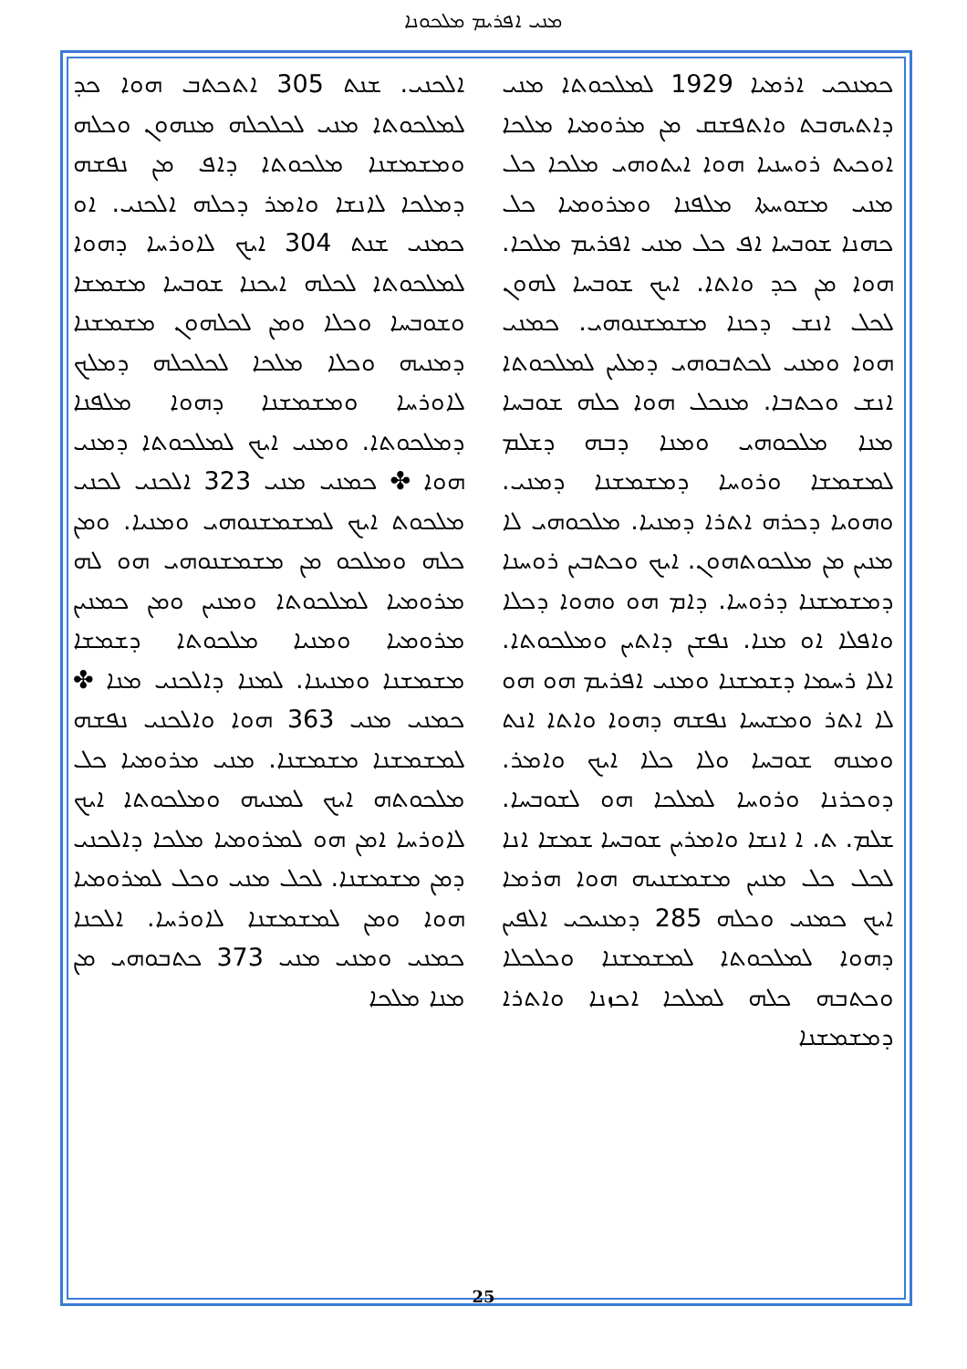ܡܢܝ ܐܦܪܝܡ ܡܠܟܘܢܐ
ܟܡܢܟܝ ܐܪܡܝܐ 1929 ܠܡܠܟܘܬܐ ܡܢܝ ܕܐܬܝܗܒܬ ܘܐܬܦܫܩ ܡܢ ܡܪܘܡܝܐ ܡܠܟܐ ܐܘܟܝܬ ܪܘܚܢܝܐ ܗܘܐ ܐܝܬܘܗܝ ܡܠܟܐ ܟܠ ܡܢܝ ܡܫܘܚܬܐ ܡܠܦܢܐ ܘܡܪܘܡܝܐ ܟܠ ܟܗܢܐ ܫܘܒܚܐ ܐܦ ܟܠ ܡܢܝ ܐܦܪܝܡ ܡܠܟܐ. ܗܘܐ ܡܢ ܟܕ ܘܐܬܐ. ܐܝܟ ܫܘܒܚܐ ܠܗܘܢ ܠܟܠ ܐܢܫ ܕܟܢܐ ܡܫܡܫܢܘܗܝ. ܟܡܢܝ ܗܘܐ ܘܡܢܝ ܠܟܬܒܘܗܝ ܕܡܠܝܢ ܠܡܠܟܘܬܐ ܐܢܫ ܘܟܬܒܐ. ܡܢܟܠ ܗܘܐ ܟܠܗ ܫܘܒܚܐ ܡܢܐ ܡܠܟܘܗܝ ܘܡܢܐ ܕܒܗ ܕܫܠܡ ܠܡܫܡܫܐ ܘܪܘܚܐ ܕܡܫܡܫܢܐ ܕܡܢܝ. ܘܗܘܝܐ ܕܟܪܗ ܐܬܪܐ ܕܡܢܝܐ. ܡܠܟܘܗܝ ܠܐ ܡܢܝܢ ܡܢ ܡܠܟܘܬܗܘܢ. ܐܝܟ ܘܟܬܒܝܢ ܪܘܚܢܐ ܕܡܫܡܫܢܐ ܕܪܘܚܐ. ܕܐܡ ܗܘ ܘܗܘܐ ܕܟܠܐ ܘܐܦܠܐ ܐܘ ܡܢܐ. ܢܦܫܢ ܕܐܬܝܢ ܘܡܠܟܘܬܐ. ܐܠܐ ܪܚܡܐ ܕܫܡܫܢܐ ܘܡܢܝ ܐܦܪܝܡ ܗܘ ܗܘ ܠܐ ܐܬܪ ܘܡܫܝܚܐ ܢܦܫܗ ܕܗܘܐ ܘܐܬܐ ܐܢܬ ܘܡܢܗ ܫܘܒܚܐ ܘܠܐ ܟܠܐ ܐܝܟ ܘܐܡܪ. ܕܘܟܪܢܐ ܘܪܘܚܐ ܠܡܠܟܐ ܗܘ ܠܫܘܒܚܐ. ܫܠܡ. ܬ. ܐ ܐܢܫܐ ܘܐܡܪܝܢ ܫܘܒܚܐ ܫܡܫܐ ܐܢܐ ܠܟܠ ܟܠ ܡܢܝܢ ܡܫܡܫܢܝܗ ܗܘܐ ܗܪܡܐ ܐܝܟ ܟܡܢܝ ܘܟܠܗ 285 ܕܡܢܝܟܝ ܐܠܦܝܢ ܕܗܘܐ ܠܡܠܟܘܬܐ ܠܡܫܡܫܢܐ ܘܟܠܟܠܐ ܘܟܬܒܗ ܟܠܗ ܠܡܠܟܐ ܐܟܙܢܐ ܘܐܬܪܐ ܕܡܫܡܫܢܐ
ܐܠܟܢܝ. ܫܢܬ 305 ܐܬܟܬܒ ܗܘܐ ܟܕ ܠܡܠܟܘܬܐ ܡܢܝ ܠܟܠܟܠܗ ܡܢܗܘܢ ܘܟܠܗ ܘܡܫܡܫܢܐ ܡܠܟܘܬܐ ܕܐܦ ܡܢ ܢܦܫܗ ܕܡܠܟܐ ܠܐܢܫܐ ܘܐܡܪ ܕܟܠܗ ܐܠܟܢܝ. ܐܘ ܟܡܢܝ ܫܢܬ 304 ܐܝܟ ܠܐܘܪܚܐ ܕܗܘܐ ܠܡܠܟܘܬܐ ܠܟܠܗ ܐܝܟܢܐ ܫܘܒܚܐ ܡܫܡܫܐ ܘܫܘܒܚܐ ܘܟܠܐ ܘܡܢ ܠܟܠܗܘܢ ܡܫܡܫܢܐ ܕܡܢܝܗ ܘܟܠܐ ܡܠܟܐ ܠܟܠܟܠܗ ܕܡܠܟ ܠܐܘܪܚܐ ܘܡܫܡܫܢܐ ܕܗܘܐ ܡܠܦܢܐ ܕܡܠܟܘܬܐ. ܘܡܢܝ ܐܝܟ ܠܡܠܟܘܬܐ ܕܡܢܝ ܗܘܐ ✤ ܟܡܢܝ ܡܢܝ 323 ܐܠܟܢܝ ܠܟܢܝ ܡܠܟܘܬ ܐܝܟ ܠܡܫܡܫܢܘܗܝ ܘܡܢܝܐ. ܘܡܢ ܟܠܗ ܘܡܠܟܘ ܡܢ ܡܫܡܫܢܘܗܝ ܗܘ ܠܗ ܡܪܘܡܝܐ ܠܡܠܟܘܬܐ ܘܡܢܝܢ ܘܡܢ ܟܡܢܝܢ ܡܪܘܡܝܐ ܘܡܢܝܐ ܡܠܟܘܬܐ ܕܫܡܫܐ ܡܫܡܫܢܐ ܘܡܢܝܢܐ. ܠܡܢܐ ܕܐܠܟܢܝ ܡܢܐ ✤ ܟܡܢܝ ܡܢܝ 363 ܗܘܐ ܘܐܠܟܢܝ ܢܦܫܗ ܠܡܫܡܫܢܐ ܡܫܡܫܢܐ. ܡܢܝ ܡܪܘܡܝܐ ܟܠ ܡܠܟܘܬܗ ܐܝܟ ܠܡܢܝܗ ܘܡܠܟܘܬܐ ܐܝܟ ܠܐܘܪܚܐ ܐܡܢ ܗܘ ܠܡܪܘܡܝܐ ܡܠܟܐ ܕܐܠܟܢܝ ܕܡܢ ܡܫܡܫܢܐ. ܠܟܠ ܡܢܝ ܘܟܠ ܠܡܪܘܡܝܐ ܗܘܐ ܘܡܢ ܠܡܫܡܫܢܐ ܠܐܘܪܚܐ. ܐܠܟܢܐ ܟܡܢܝ ܘܡܢܝ ܡܢܝ 373 ܟܬܒܘܗܝ ܡܢ ܡܢܐ ܡܠܟܐ
25